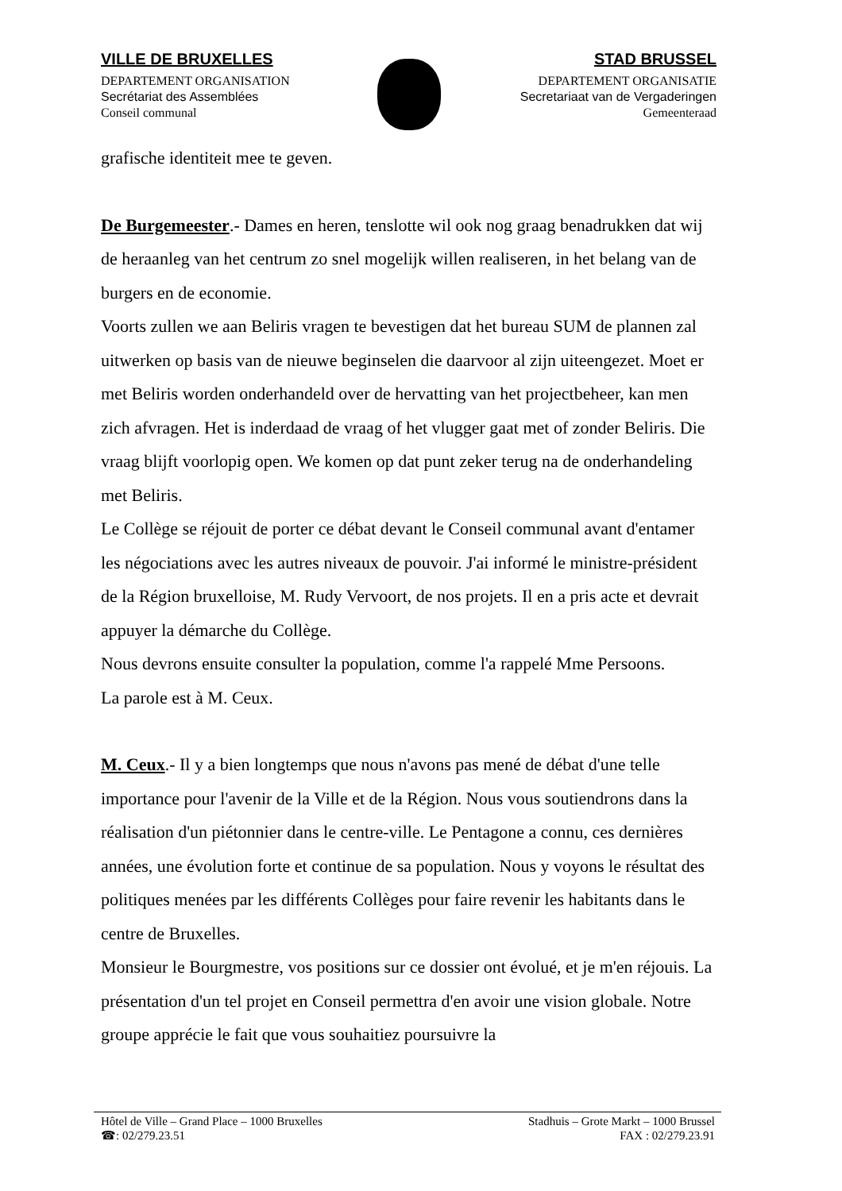VILLE DE BRUXELLES
DEPARTEMENT ORGANISATION
Secrétariat des Assemblées
Conseil communal
STAD BRUSSEL
DEPARTEMENT ORGANISATIE
Secretariaat van de Vergaderingen
Gemeenteraad
grafische identiteit mee te geven.
De Burgemeester.- Dames en heren, tenslotte wil ook nog graag benadrukken dat wij de heraanleg van het centrum zo snel mogelijk willen realiseren, in het belang van de burgers en de economie.
Voorts zullen we aan Beliris vragen te bevestigen dat het bureau SUM de plannen zal uitwerken op basis van de nieuwe beginselen die daarvoor al zijn uiteengezet. Moet er met Beliris worden onderhandeld over de hervatting van het projectbeheer, kan men zich afvragen. Het is inderdaad de vraag of het vlugger gaat met of zonder Beliris. Die vraag blijft voorlopig open. We komen op dat punt zeker terug na de onderhandeling met Beliris.
Le Collège se réjouit de porter ce débat devant le Conseil communal avant d'entamer les négociations avec les autres niveaux de pouvoir. J'ai informé le ministre-président de la Région bruxelloise, M. Rudy Vervoort, de nos projets. Il en a pris acte et devrait appuyer la démarche du Collège.
Nous devrons ensuite consulter la population, comme l'a rappelé Mme Persoons.
La parole est à M. Ceux.
M. Ceux.- Il y a bien longtemps que nous n'avons pas mené de débat d'une telle importance pour l'avenir de la Ville et de la Région. Nous vous soutiendrons dans la réalisation d'un piétonnier dans le centre-ville. Le Pentagone a connu, ces dernières années, une évolution forte et continue de sa population. Nous y voyons le résultat des politiques menées par les différents Collèges pour faire revenir les habitants dans le centre de Bruxelles.
Monsieur le Bourgmestre, vos positions sur ce dossier ont évolué, et je m'en réjouis. La présentation d'un tel projet en Conseil permettra d'en avoir une vision globale. Notre groupe apprécie le fait que vous souhaitiez poursuivre la
Hôtel de Ville – Grand Place – 1000 Bruxelles
☎: 02/279.23.51
Stadhuis – Grote Markt – 1000 Brussel
FAX : 02/279.23.91